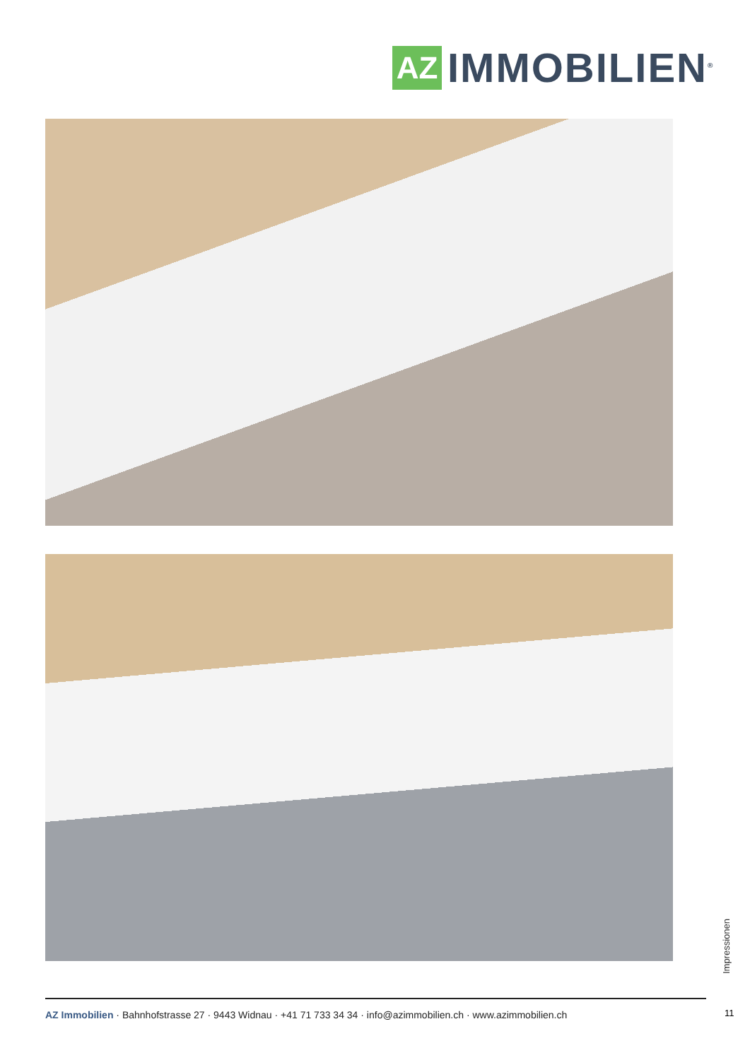AZ
IMMOBILIEN<sup>®</sup>
Impressionen
11
AZ Immobilien · Bahnhofstrasse 27 · 9443 Widnau · +41 71 733 34 34 · info@azimmobilien.ch · www.azimmobilien.ch